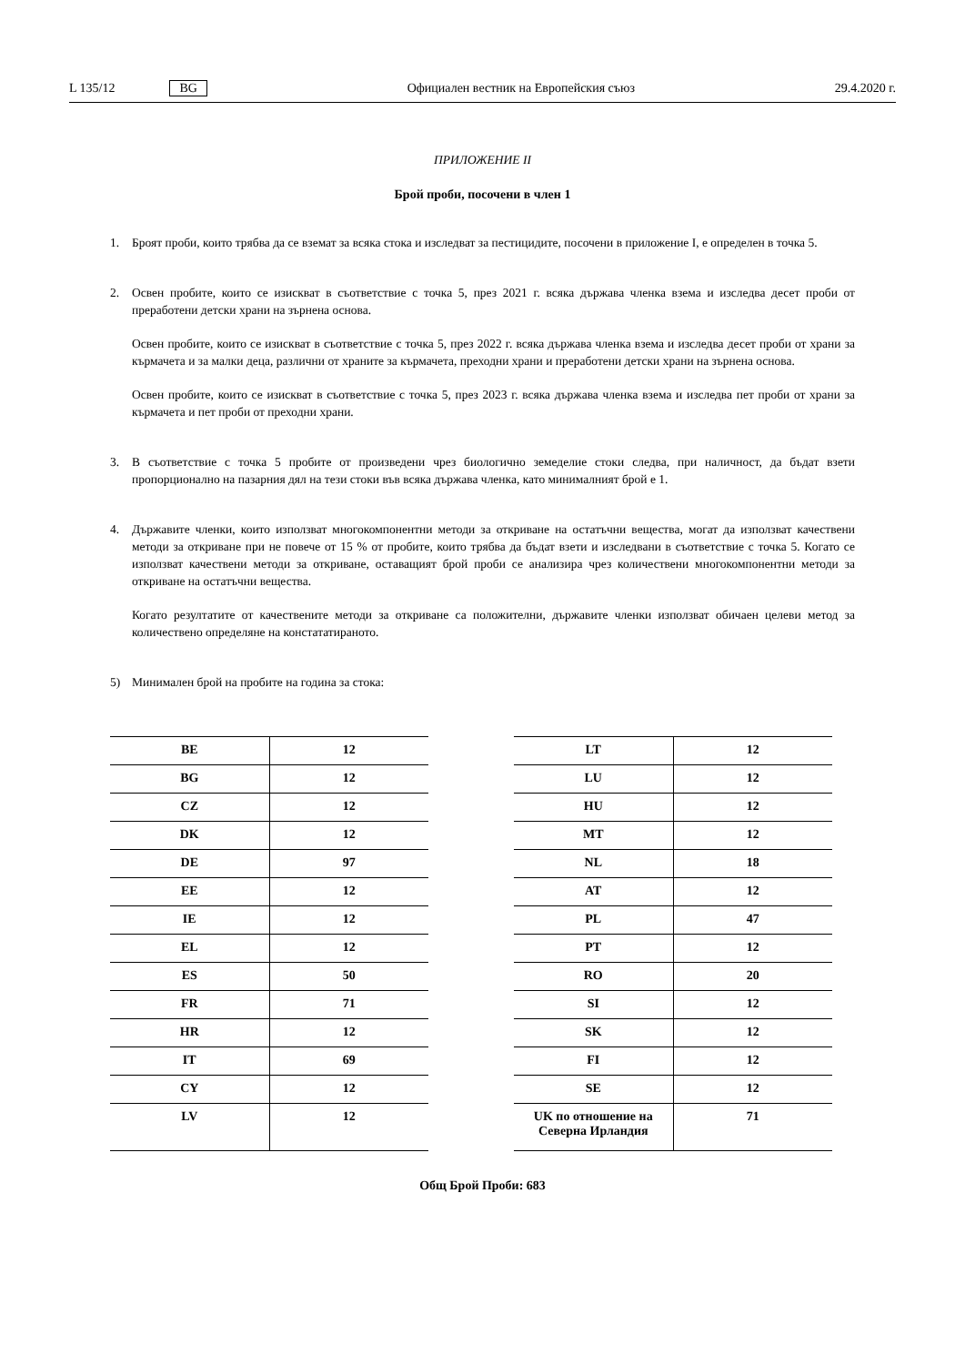L 135/12 BG Официален вестник на Европейския съюз 29.4.2020 г.
ПРИЛОЖЕНИЕ II
Брой проби, посочени в член 1
1. Броят проби, които трябва да се вземат за всяка стока и изследват за пестицидите, посочени в приложение I, е определен в точка 5.
2. Освен пробите, които се изискват в съответствие с точка 5, през 2021 г. всяка държава членка взема и изследва десет проби от преработени детски храни на зърнена основа.
Освен пробите, които се изискват в съответствие с точка 5, през 2022 г. всяка държава членка взема и изследва десет проби от храни за кърмачета и за малки деца, различни от храните за кърмачета, преходни храни и преработени детски храни на зърнена основа.
Освен пробите, които се изискват в съответствие с точка 5, през 2023 г. всяка държава членка взема и изследва пет проби от храни за кърмачета и пет проби от преходни храни.
3. В съответствие с точка 5 пробите от произведени чрез биологично земеделие стоки следва, при наличност, да бъдат взети пропорционално на пазарния дял на тези стоки във всяка държава членка, като минималният брой е 1.
4. Държавите членки, които използват многокомпонентни методи за откриване на остатъчни вещества, могат да използват качествени методи за откриване при не повече от 15 % от пробите, които трябва да бъдат взети и изследвани в съответствие с точка 5. Когато се използват качествени методи за откриване, оставащият брой проби се анализира чрез количествени многокомпонентни методи за откриване на остатъчни вещества.
Когато резултатите от качествените методи за откриване са положителни, държавите членки използват обичаен целеви метод за количествено определяне на констататираното.
5) Минимален брой на пробите на година за стока:
| BE | 12 |
| BG | 12 |
| CZ | 12 |
| DK | 12 |
| DE | 97 |
| EE | 12 |
| IE | 12 |
| EL | 12 |
| ES | 50 |
| FR | 71 |
| HR | 12 |
| IT | 69 |
| CY | 12 |
| LV | 12 |
| LT | 12 |
| LU | 12 |
| HU | 12 |
| MT | 12 |
| NL | 18 |
| AT | 12 |
| PL | 47 |
| PT | 12 |
| RO | 20 |
| SI | 12 |
| SK | 12 |
| FI | 12 |
| SE | 12 |
| UK по отношение на Северна Ирландия | 71 |
Общ Брой Проби: 683